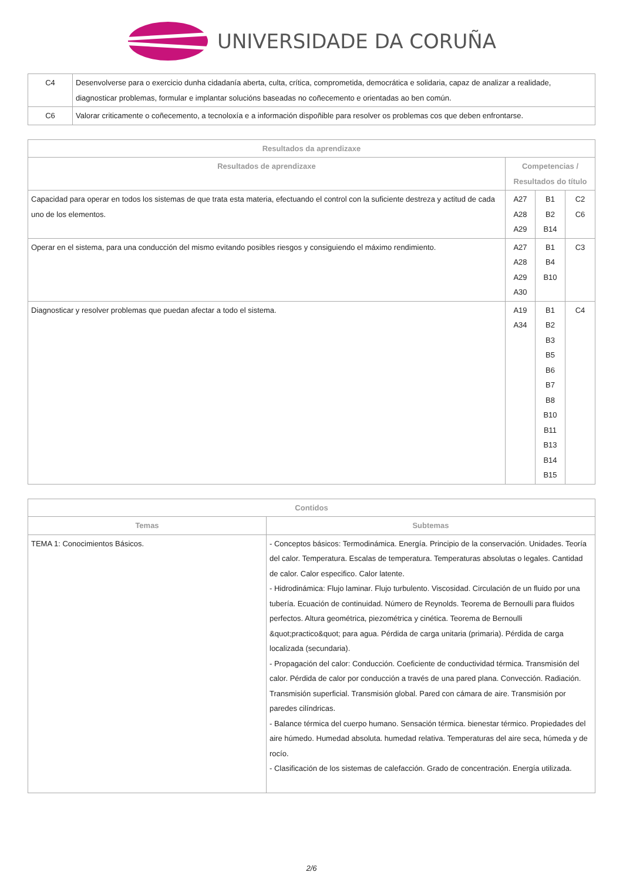UNIVERSIDADE DA CORUÑA
| C4 | Desenvolverse para o exercicio dunha cidadanía aberta, culta, crítica, comprometida, democrática e solidaria, capaz de analizar a realidade, diagnosticar problemas, formular e implantar solucións baseadas no coñecemento e orientadas ao ben común. |
| C6 | Valorar criticamente o coñecemento, a tecnoloxía e a información dispoñible para resolver os problemas cos que deben enfrontarse. |
| Resultados da aprendizaxe | | | |
| --- | --- | --- | --- |
| Resultados de aprendizaxe | Competencias / Resultados do título | | |
| Capacidad para operar en todos los sistemas de que trata esta materia, efectuando el control con la suficiente destreza y actitud de cada uno de los elementos. | A27 A28 A29 | B1 B2 B14 | C2 C6 |
| Operar en el sistema, para una conducción del mismo evitando posibles riesgos y consiguiendo el máximo rendimiento. | A27 A28 A29 A30 | B1 B4 B10 | C3 |
| Diagnosticar y resolver problemas que puedan afectar a todo el sistema. | A19 A34 | B1 B2 B3 B5 B6 B7 B8 B10 B11 B13 B14 B15 | C4 |
| Contidos | |
| --- | --- |
| Temas | Subtemas |
| TEMA 1: Conocimientos Básicos. | - Conceptos básicos: Termodinámica. Energía. Principio de la conservación. Unidades. Teoría del calor. Temperatura. Escalas de temperatura. Temperaturas absolutas o legales. Cantidad de calor. Calor especifico. Calor latente. - Hidrodinámica: Flujo laminar. Flujo turbulento. Viscosidad. Circulación de un fluido por una tubería. Ecuación de continuidad. Número de Reynolds. Teorema de Bernoulli para fluidos perfectos. Altura geométrica, piezométrica y cinética. Teorema de Bernoulli &quot;practico&quot; para agua. Pérdida de carga unitaria (primaria). Pérdida de carga localizada (secundaria). - Propagación del calor: Conducción. Coeficiente de conductividad térmica. Transmisión del calor. Pérdida de calor por conducción a través de una pared plana. Convección. Radiación. Transmisión superficial. Transmisión global. Pared con cámara de aire. Transmisión por paredes cilíndricas. - Balance térmica del cuerpo humano. Sensación térmica. bienestar térmico. Propiedades del aire húmedo. Humedad absoluta. humedad relativa. Temperaturas del aire seca, húmeda y de rocío. - Clasificación de los sistemas de calefacción. Grado de concentración. Energía utilizada. |
2/6